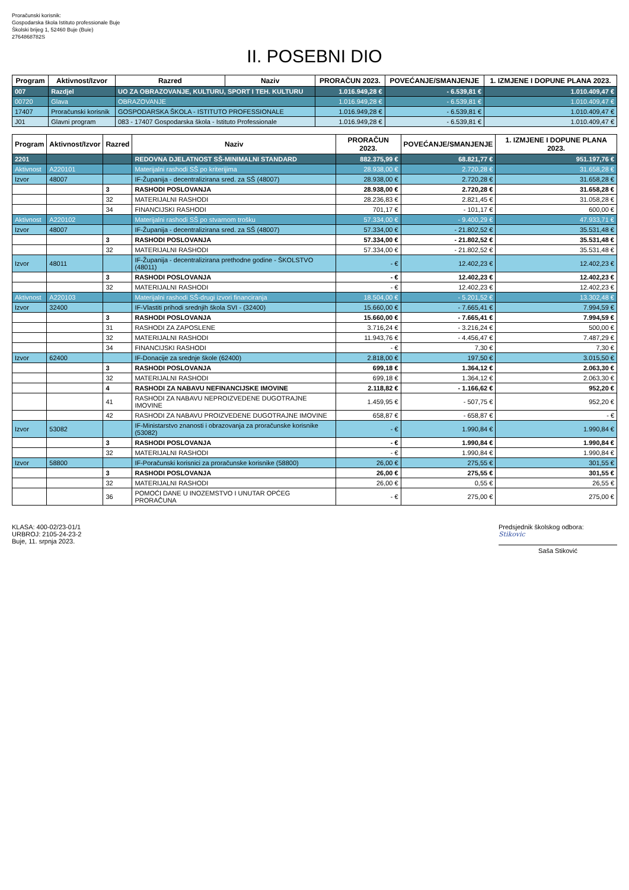Proračunski korisnik:
Gospodarska škola Istituto professionale Buje
Školski brijeg 1, 52460 Buje (Buie)
2764868782S
II. POSEBNI DIO
| Program | Aktivnost/Izvor | Razred | Naziv | PRORAČUN 2023. | POVEĆANJE/SMANJENJE | 1. IZMJENE I DOPUNE PLANA 2023. |
| --- | --- | --- | --- | --- | --- | --- |
| 007 | Razdjel | UO ZA OBRAZOVANJE, KULTURU, SPORT I TEH. KULTURU | | 1.016.949,28 € | - 6.539,81 € | 1.010.409,47 € |
| 00720 | Glava | OBRAZOVANJE | | 1.016.949,28 € | - 6.539,81 € | 1.010.409,47 € |
| 17407 | Proračunski korisnik | GOSPODARSKA ŠKOLA - ISTITUTO PROFESSIONALE | | 1.016.949,28 € | - 6.539,81 € | 1.010.409,47 € |
| J01 | Glavni program | 083 - 17407 Gospodarska škola - Istituto Professionale | | 1.016.949,28 € | - 6.539,81 € | 1.010.409,47 € |
| Program | Aktivnost/Izvor | Razred | Naziv | PRORAČUN 2023. | POVEĆANJE/SMANJENJE | 1. IZMJENE I DOPUNE PLANA 2023. |
| --- | --- | --- | --- | --- | --- | --- |
| 2201 | | | REDOVNA DJELATNOST SŠ-MINIMALNI STANDARD | 882.375,99 € | 68.821,77 € | 951.197,76 € |
| Aktivnost | A220101 | | Materijalni rashodi SŠ po kriterijima | 28.938,00 € | 2.720,28 € | 31.658,28 € |
| Izvor | 48007 | | IF-Županija - decentralizirana sred. za SŠ (48007) | 28.938,00 € | 2.720,28 € | 31.658,28 € |
| | | 3 | RASHODI POSLOVANJA | 28.938,00 € | 2.720,28 € | 31.658,28 € |
| | | 32 | MATERIJALNI RASHODI | 28.236,83 € | 2.821,45 € | 31.058,28 € |
| | | 34 | FINANCIJSKI RASHODI | 701,17 € | - 101,17 € | 600,00 € |
| Aktivnost | A220102 | | Materijalni rashodi SŠ po stvarnom trošku | 57.334,00 € | - 9.400,29 € | 47.933,71 € |
| Izvor | 48007 | | IF-Županija - decentralizirana sred. za SŠ (48007) | 57.334,00 € | - 21.802,52 € | 35.531,48 € |
| | | 3 | RASHODI POSLOVANJA | 57.334,00 € | - 21.802,52 € | 35.531,48 € |
| | | 32 | MATERIJALNI RASHODI | 57.334,00 € | - 21.802,52 € | 35.531,48 € |
| Izvor | 48011 | | IF-Županija - decentralizirana prethodne godine - ŠKOLSTVO (48011) | - € | 12.402,23 € | 12.402,23 € |
| | | 3 | RASHODI POSLOVANJA | - € | 12.402,23 € | 12.402,23 € |
| | | 32 | MATERIJALNI RASHODI | - € | 12.402,23 € | 12.402,23 € |
| Aktivnost | A220103 | | Materijalni rashodi SŠ-drugi izvori financiranja | 18.504,00 € | - 5.201,52 € | 13.302,48 € |
| Izvor | 32400 | | IF-Vlastiti prihodi srednjih škola SVI - (32400) | 15.660,00 € | - 7.665,41 € | 7.994,59 € |
| | | 3 | RASHODI POSLOVANJA | 15.660,00 € | - 7.665,41 € | 7.994,59 € |
| | | 31 | RASHODI ZA ZAPOSLENE | 3.716,24 € | - 3.216,24 € | 500,00 € |
| | | 32 | MATERIJALNI RASHODI | 11.943,76 € | - 4.456,47 € | 7.487,29 € |
| | | 34 | FINANCIJSKI RASHODI | - € | 7,30 € | 7,30 € |
| Izvor | 62400 | | IF-Donacije za srednje škole (62400) | 2.818,00 € | 197,50 € | 3.015,50 € |
| | | 3 | RASHODI POSLOVANJA | 699,18 € | 1.364,12 € | 2.063,30 € |
| | | 32 | MATERIJALNI RASHODI | 699,18 € | 1.364,12 € | 2.063,30 € |
| | | 4 | RASHODI ZA NABAVU NEFINANCIJSKE IMOVINE | 2.118,82 € | - 1.166,62 € | 952,20 € |
| | | 41 | RASHODI ZA NABAVU NEPROIZVEDENE DUGOTRAJNE IMOVINE | 1.459,95 € | - 507,75 € | 952,20 € |
| | | 42 | RASHODI ZA NABAVU PROIZVEDENE DUGOTRAJNE IMOVINE | 658,87 € | - 658,87 € | - € |
| Izvor | 53082 | | IF-Ministarstvo znanosti i obrazovanja za proračunske korisnike (53082) | - € | 1.990,84 € | 1.990,84 € |
| | | 3 | RASHODI POSLOVANJA | - € | 1.990,84 € | 1.990,84 € |
| | | 32 | MATERIJALNI RASHODI | - € | 1.990,84 € | 1.990,84 € |
| Izvor | 58800 | | IF-Poračunski korisnici za proračunske korisnike (58800) | 26,00 € | 275,55 € | 301,55 € |
| | | 3 | RASHODI POSLOVANJA | 26,00 € | 275,55 € | 301,55 € |
| | | 32 | MATERIJALNI RASHODI | 26,00 € | 0,55 € | 26,55 € |
| | | 36 | POMOĆI DANE U INOZEMSTVO I UNUTAR OPĆEG PRORAČUNA | - € | 275,00 € | 275,00 € |
KLASA: 400-02/23-01/1
URBROJ: 2105-24-23-2
Buje, 11. srpnja 2023.
Predsjednik školskog odbora:
Stikovic
Saša Stiković